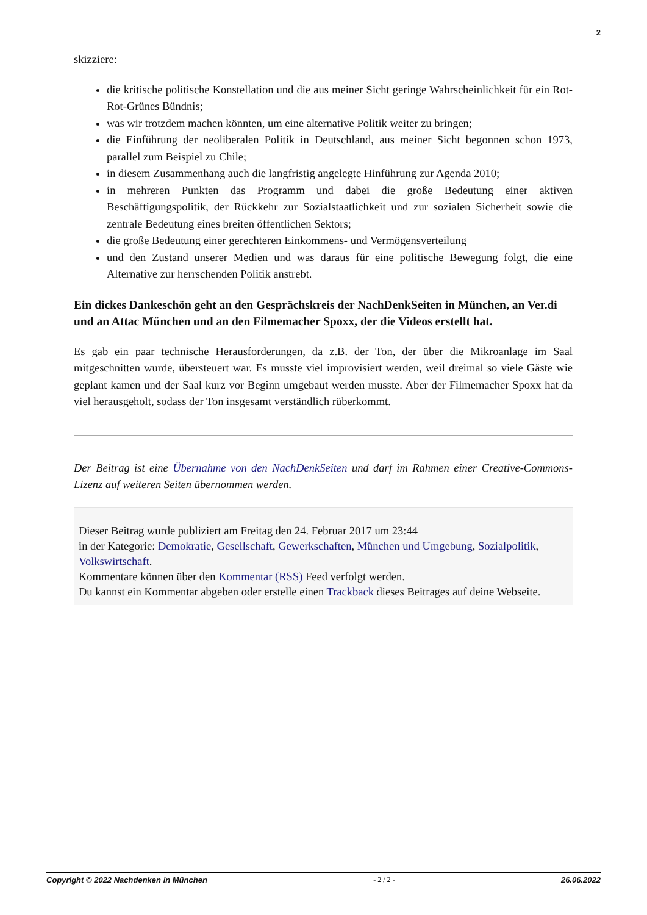2
skizziere:
die kritische politische Konstellation und die aus meiner Sicht geringe Wahrscheinlichkeit für ein Rot-Rot-Grünes Bündnis;
was wir trotzdem machen könnten, um eine alternative Politik weiter zu bringen;
die Einführung der neoliberalen Politik in Deutschland, aus meiner Sicht begonnen schon 1973, parallel zum Beispiel zu Chile;
in diesem Zusammenhang auch die langfristig angelegte Hinführung zur Agenda 2010;
in mehreren Punkten das Programm und dabei die große Bedeutung einer aktiven Beschäftigungspolitik, der Rückkehr zur Sozialstaatlichkeit und zur sozialen Sicherheit sowie die zentrale Bedeutung eines breiten öffentlichen Sektors;
die große Bedeutung einer gerechteren Einkommens- und Vermögensverteilung
und den Zustand unserer Medien und was daraus für eine politische Bewegung folgt, die eine Alternative zur herrschenden Politik anstrebt.
Ein dickes Dankeschön geht an den Gesprächskreis der NachDenkSeiten in München, an Ver.di und an Attac München und an den Filmemacher Spoxx, der die Videos erstellt hat.
Es gab ein paar technische Herausforderungen, da z.B. der Ton, der über die Mikroanlage im Saal mitgeschnitten wurde, übersteuert war. Es musste viel improvisiert werden, weil dreimal so viele Gäste wie geplant kamen und der Saal kurz vor Beginn umgebaut werden musste. Aber der Filmemacher Spoxx hat da viel herausgeholt, sodass der Ton insgesamt verständlich rüberkommt.
Der Beitrag ist eine Übernahme von den NachDenkSeiten und darf im Rahmen einer Creative-Commons-Lizenz auf weiteren Seiten übernommen werden.
Dieser Beitrag wurde publiziert am Freitag den 24. Februar 2017 um 23:44
in der Kategorie: Demokratie, Gesellschaft, Gewerkschaften, München und Umgebung, Sozialpolitik, Volkswirtschaft.
Kommentare können über den Kommentar (RSS) Feed verfolgt werden.
Du kannst ein Kommentar abgeben oder erstelle einen Trackback dieses Beitrages auf deine Webseite.
Copyright © 2022 Nachdenken in München - 2 / 2 - 26.06.2022